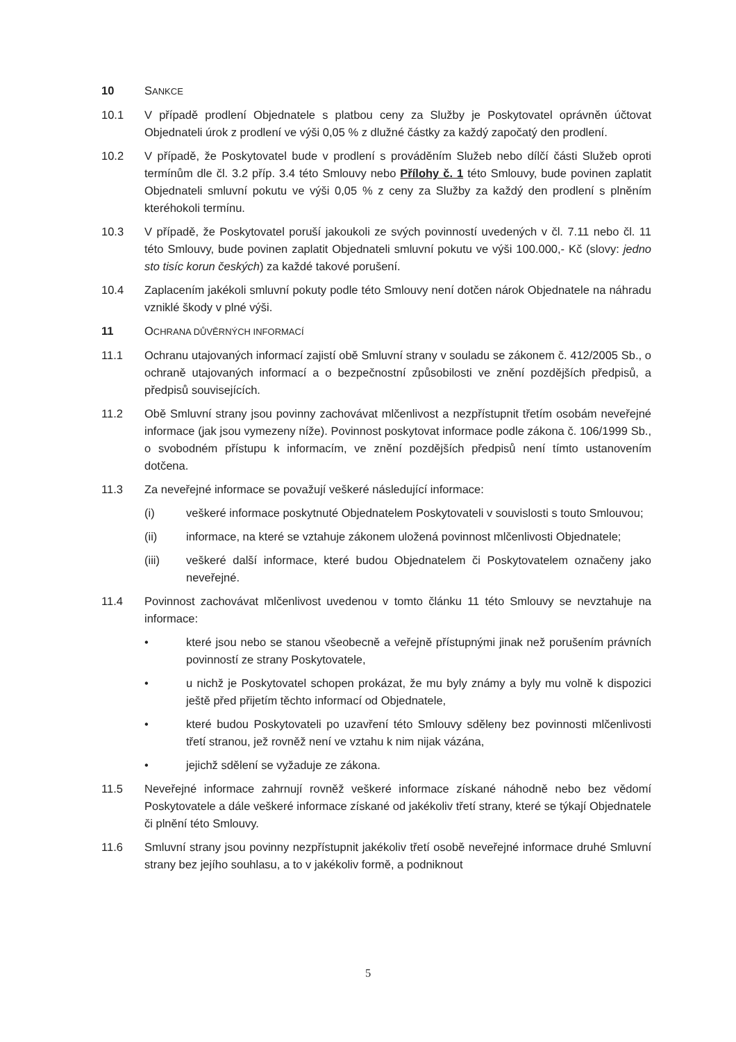10 SANKCE
10.1 V případě prodlení Objednatele s platbou ceny za Služby je Poskytovatel oprávněn účtovat Objednateli úrok z prodlení ve výši 0,05 % z dlužné částky za každý započatý den prodlení.
10.2 V případě, že Poskytovatel bude v prodlení s prováděním Služeb nebo dílčí části Služeb oproti termínům dle čl. 3.2 příp. 3.4 této Smlouvy nebo Přílohy č. 1 této Smlouvy, bude povinen zaplatit Objednateli smluvní pokutu ve výši 0,05 % z ceny za Služby za každý den prodlení s plněním kteréhokoli termínu.
10.3 V případě, že Poskytovatel poruší jakoukoli ze svých povinností uvedených v čl. 7.11 nebo čl. 11 této Smlouvy, bude povinen zaplatit Objednateli smluvní pokutu ve výši 100.000,- Kč (slovy: jedno sto tisíc korun českých) za každé takové porušení.
10.4 Zaplacením jakékoli smluvní pokuty podle této Smlouvy není dotčen nárok Objednatele na náhradu vzniklé škody v plné výši.
11 OCHRANA DŮVĚRNÝCH INFORMACÍ
11.1 Ochranu utajovaných informací zajistí obě Smluvní strany v souladu se zákonem č. 412/2005 Sb., o ochraně utajovaných informací a o bezpečnostní způsobilosti ve znění pozdějších předpisů, a předpisů souvisejících.
11.2 Obě Smluvní strany jsou povinny zachovávat mlčenlivost a nezpřístupnit třetím osobám neveřejné informace (jak jsou vymezeny níže). Povinnost poskytovat informace podle zákona č. 106/1999 Sb., o svobodném přístupu k informacím, ve znění pozdějších předpisů není tímto ustanovením dotčena.
11.3 Za neveřejné informace se považují veškeré následující informace:
(i) veškeré informace poskytnuté Objednatelem Poskytovateli v souvislosti s touto Smlouvou;
(ii) informace, na které se vztahuje zákonem uložená povinnost mlčenlivosti Objednatele;
(iii) veškeré další informace, které budou Objednatelem či Poskytovatelem označeny jako neveřejné.
11.4 Povinnost zachovávat mlčenlivost uvedenou v tomto článku 11 této Smlouvy se nevztahuje na informace:
• které jsou nebo se stanou všeobecně a veřejně přístupnými jinak než porušením právních povinností ze strany Poskytovatele,
• u nichž je Poskytovatel schopen prokázat, že mu byly známy a byly mu volně k dispozici ještě před přijetím těchto informací od Objednatele,
• které budou Poskytovateli po uzavření této Smlouvy sděleny bez povinnosti mlčenlivosti třetí stranou, jež rovněž není ve vztahu k nim nijak vázána,
• jejichž sdělení se vyžaduje ze zákona.
11.5 Neveřejné informace zahrnují rovněž veškeré informace získané náhodně nebo bez vědomí Poskytovatele a dále veškeré informace získané od jakékoliv třetí strany, které se týkají Objednatele či plnění této Smlouvy.
11.6 Smluvní strany jsou povinny nezpřístupnit jakékoliv třetí osobě neveřejné informace druhé Smluvní strany bez jejího souhlasu, a to v jakékoliv formě, a podniknout
5